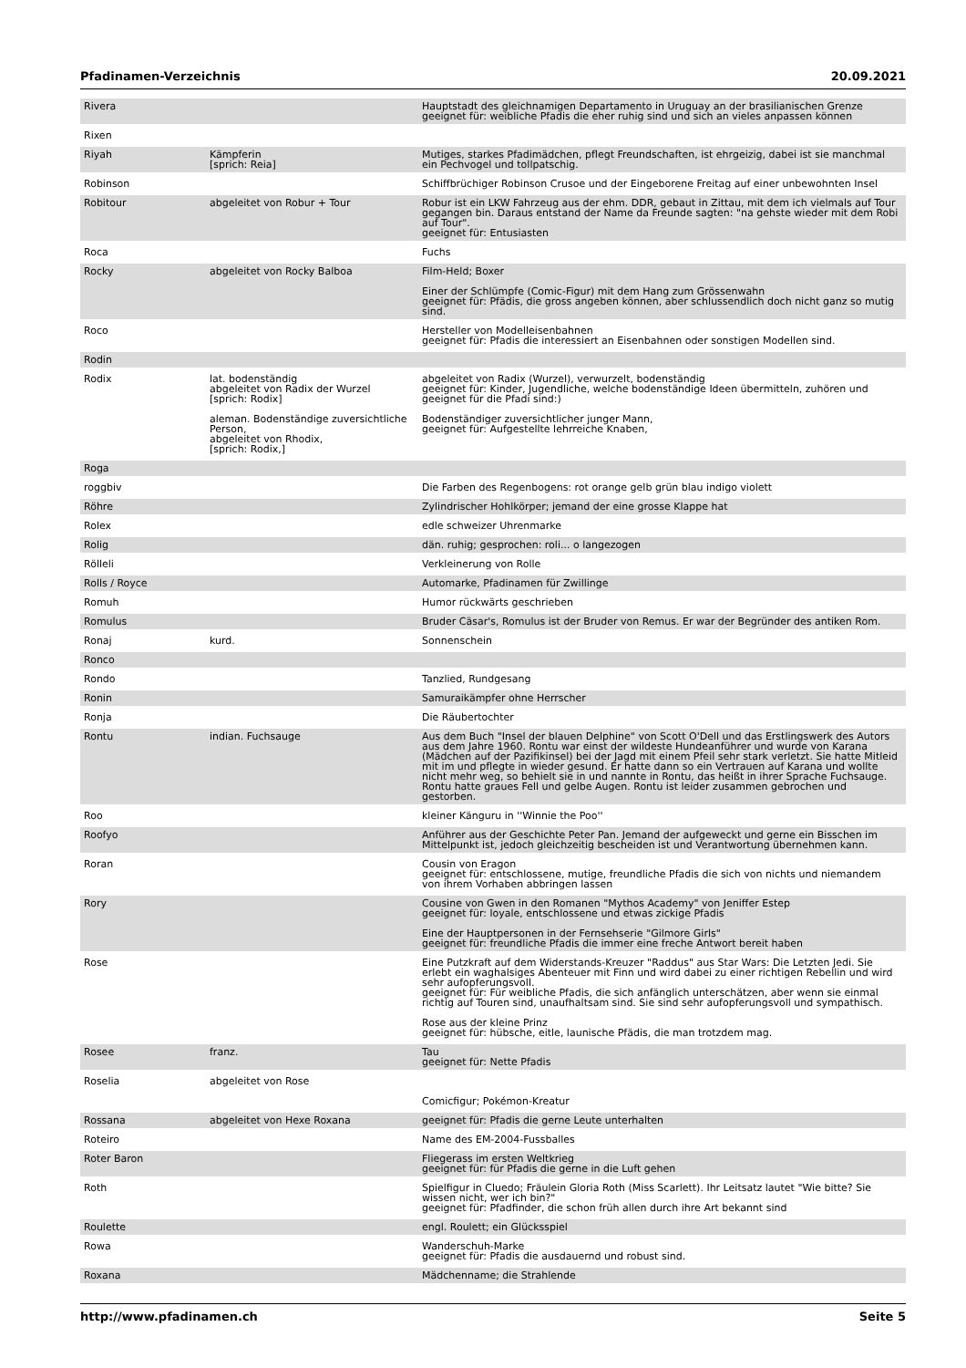Pfadinamen-Verzeichnis 20.09.2021
| Rivera | | Hauptstadt des gleichnamigen Departamento in Uruguay an der brasilianischen Grenze geeignet für: weibliche Pfadis die eher ruhig sind und sich an vieles anpassen können |
| Rixen | | |
| Riyah | Kämpferin [sprich: Reia] | Mutiges, starkes Pfadimädchen, pflegt Freundschaften, ist ehrgeizig, dabei ist sie manchmal ein Pechvogel und tollpatschig. |
| Robinson | | Schiffbrüchiger Robinson Crusoe und der Eingeborene Freitag auf einer unbewohnten Insel |
| Robitour | abgeleitet von Robur + Tour | Robur ist ein LKW Fahrzeug aus der ehm. DDR, gebaut in Zittau, mit dem ich vielmals auf Tour gegangen bin. Daraus entstand der Name da Freunde sagten: "na gehste wieder mit dem Robi auf Tour". geeignet für: Entusiasten |
| Roca | | Fuchs |
| Rocky | abgeleitet von Rocky Balboa | Film-Held; Boxer Einer der Schlümpfe (Comic-Figur) mit dem Hang zum Grössenwahn geeignet für: Pfädis, die gross angeben können, aber schlussendlich doch nicht ganz so mutig sind. |
| Roco | | Hersteller von Modelleisenbahnen geeignet für: Pfadis die interessiert an Eisenbahnen oder sonstigen Modellen sind. |
| Rodin | | |
| Rodix | lat. bodenständig abgeleitet von Radix der Wurzel [sprich: Rodix] aleman. Bodenständige zuversichtliche Person, abgeleitet von Rhodix, [sprich: Rodix,] | abgeleitet von Radix (Wurzel), verwurzelt, bodenständig geeignet für: Kinder, Jugendliche, welche bodenständige Ideen übermitteln, zuhören und geeignet für die Pfadi sind:) Bodenständiger zuversichtlicher junger Mann, geeignet für: Aufgestellte lehrreiche Knaben, |
| Roga | | |
| roggbiv | | Die Farben des Regenbogens: rot orange gelb grün blau indigo violett |
| Röhre | | Zylindrischer Hohlkörper; jemand der eine grosse Klappe hat |
| Rolex | | edle schweizer Uhrenmarke |
| Rolig | | dän. ruhig; gesprochen: roli... o langezogen |
| Rölleli | | Verkleinerung von Rolle |
| Rolls / Royce | | Automarke, Pfadinamen für Zwillinge |
| Romuh | | Humor rückwärts geschrieben |
| Romulus | | Bruder Cäsar's, Romulus ist der Bruder von Remus. Er war der Begründer des antiken Rom. |
| Ronaj | kurd. | Sonnenschein |
| Ronco | | |
| Rondo | | Tanzlied, Rundgesang |
| Ronin | | Samuraikämpfer ohne Herrscher |
| Ronja | | Die Räubertochter |
| Rontu | indian. Fuchsauge | Aus dem Buch "Insel der blauen Delphine" von Scott O'Dell und das Erstlingswerk des Autors aus dem Jahre 1960. Rontu war einst der wildeste Hundeanführer und wurde von Karana (Mädchen auf der Pazifikinsel) bei der Jagd mit einem Pfeil sehr stark verletzt. Sie hatte Mitleid mit im und pflegte in wieder gesund. Er hatte dann so ein Vertrauen auf Karana und wollte nicht mehr weg, so behielt sie in und nannte in Rontu, das heißt in ihrer Sprache Fuchsauge. Rontu hatte graues Fell und gelbe Augen. Rontu ist leider zusammen gebrochen und gestorben. |
| Roo | | kleiner Känguru in ''Winnie the Poo'' |
| Roofyo | | Anführer aus der Geschichte Peter Pan. Jemand der aufgeweckt und gerne ein Bisschen im Mittelpunkt ist, jedoch gleichzeitig bescheiden ist und Verantwortung übernehmen kann. |
| Roran | | Cousin von Eragon geeignet für: entschlossene, mutige, freundliche Pfadis die sich von nichts und niemandem von ihrem Vorhaben abbringen lassen |
| Rory | | Cousine von Gwen in den Romanen "Mythos Academy" von Jeniffer Estep geeignet für: loyale, entschlossene und etwas zickige Pfadis Eine der Hauptpersonen in der Fernsehserie "Gilmore Girls" geeignet für: freundliche Pfadis die immer eine freche Antwort bereit haben |
| Rose | | Eine Putzkraft auf dem Widerstands-Kreuzer "Raddus" aus Star Wars: Die Letzten Jedi. Sie erlebt ein waghalsiges Abenteuer mit Finn und wird dabei zu einer richtigen Rebellin und wird sehr aufopferungsvoll. geeignet für: Für weibliche Pfadis, die sich anfänglich unterschätzen, aber wenn sie einmal richtig auf Touren sind, unaufhaltsam sind. Sie sind sehr aufopferungsvoll und sympathisch. Rose aus der kleine Prinz geeignet für: hübsche, eitle, launische Pfädis, die man trotzdem mag. |
| Rosee | franz. | Tau geeignet für: Nette Pfadis |
| Roselia | abgeleitet von Rose | Comicfigur; Pokémon-Kreatur |
| Rossana | abgeleitet von Hexe Roxana | geeignet für: Pfadis die gerne Leute unterhalten |
| Roteiro | | Name des EM-2004-Fussballes |
| Roter Baron | | Fliegerass im ersten Weltkrieg geeignet für: für Pfadis die gerne in die Luft gehen |
| Roth | | Spielfigur in Cluedo; Fräulein Gloria Roth (Miss Scarlett). Ihr Leitsatz lautet "Wie bitte? Sie wissen nicht, wer ich bin?" geeignet für: Pfadfinder, die schon früh allen durch ihre Art bekannt sind |
| Roulette | | engl. Roulett; ein Glücksspiel |
| Rowa | | Wanderschuh-Marke geeignet für: Pfadis die ausdauernd und robust sind. |
| Roxana | | Mädchenname; die Strahlende |
http://www.pfadinamen.ch Seite 5